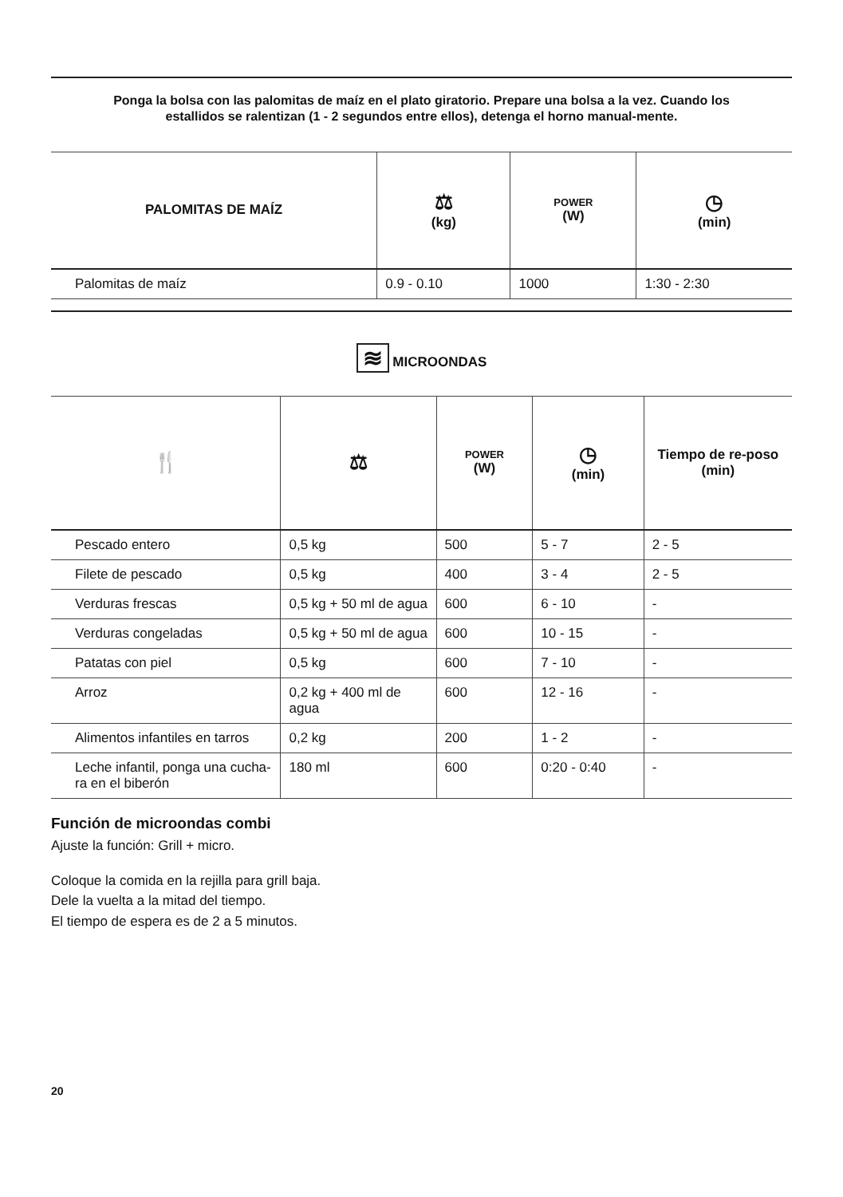Ponga la bolsa con las palomitas de maíz en el plato giratorio. Prepare una bolsa a la vez. Cuando los estallidos se ralentizan (1 - 2 segundos entre ellos), detenga el horno manual-mente.
| PALOMITAS DE MAÍZ | ⚖ (kg) | POWER (W) | ◷ (min) |
| --- | --- | --- | --- |
| Palomitas de maíz | 0.9 - 0.10 | 1000 | 1:30 - 2:30 |
≋ MICROONDAS
| 🍴 | ⚖ | POWER (W) | ◷ (min) | Tiempo de re-poso (min) |
| --- | --- | --- | --- | --- |
| Pescado entero | 0,5 kg | 500 | 5 - 7 | 2 - 5 |
| Filete de pescado | 0,5 kg | 400 | 3 - 4 | 2 - 5 |
| Verduras frescas | 0,5 kg + 50 ml de agua | 600 | 6 - 10 | - |
| Verduras congeladas | 0,5 kg + 50 ml de agua | 600 | 10 - 15 | - |
| Patatas con piel | 0,5 kg | 600 | 7 - 10 | - |
| Arroz | 0,2 kg + 400 ml de agua | 600 | 12 - 16 | - |
| Alimentos infantiles en tarros | 0,2 kg | 200 | 1 - 2 | - |
| Leche infantil, ponga una cucha-ra en el biberón | 180 ml | 600 | 0:20 - 0:40 | - |
Función de microondas combi
Ajuste la función: Grill + micro.
Coloque la comida en la rejilla para grill baja.
Dele la vuelta a la mitad del tiempo.
El tiempo de espera es de 2 a 5 minutos.
20